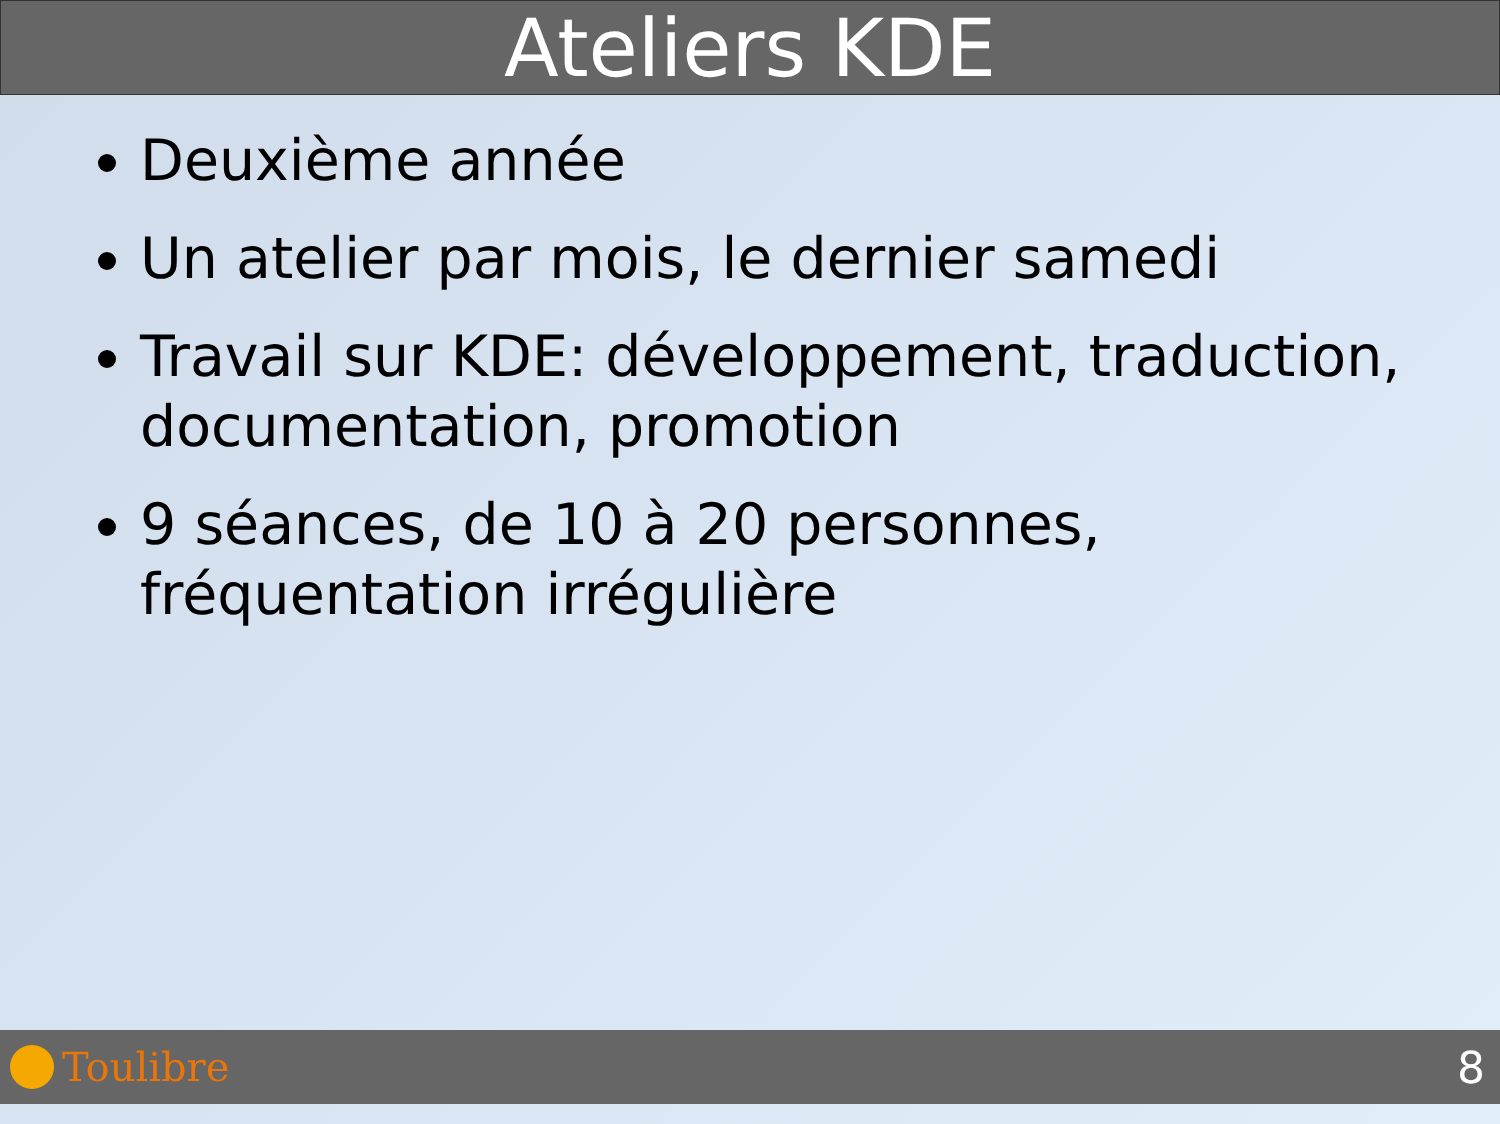Ateliers KDE
Deuxième année
Un atelier par mois, le dernier samedi
Travail sur KDE: développement, traduction, documentation, promotion
9 séances, de 10 à 20 personnes, fréquentation irrégulière
Toulibre 8